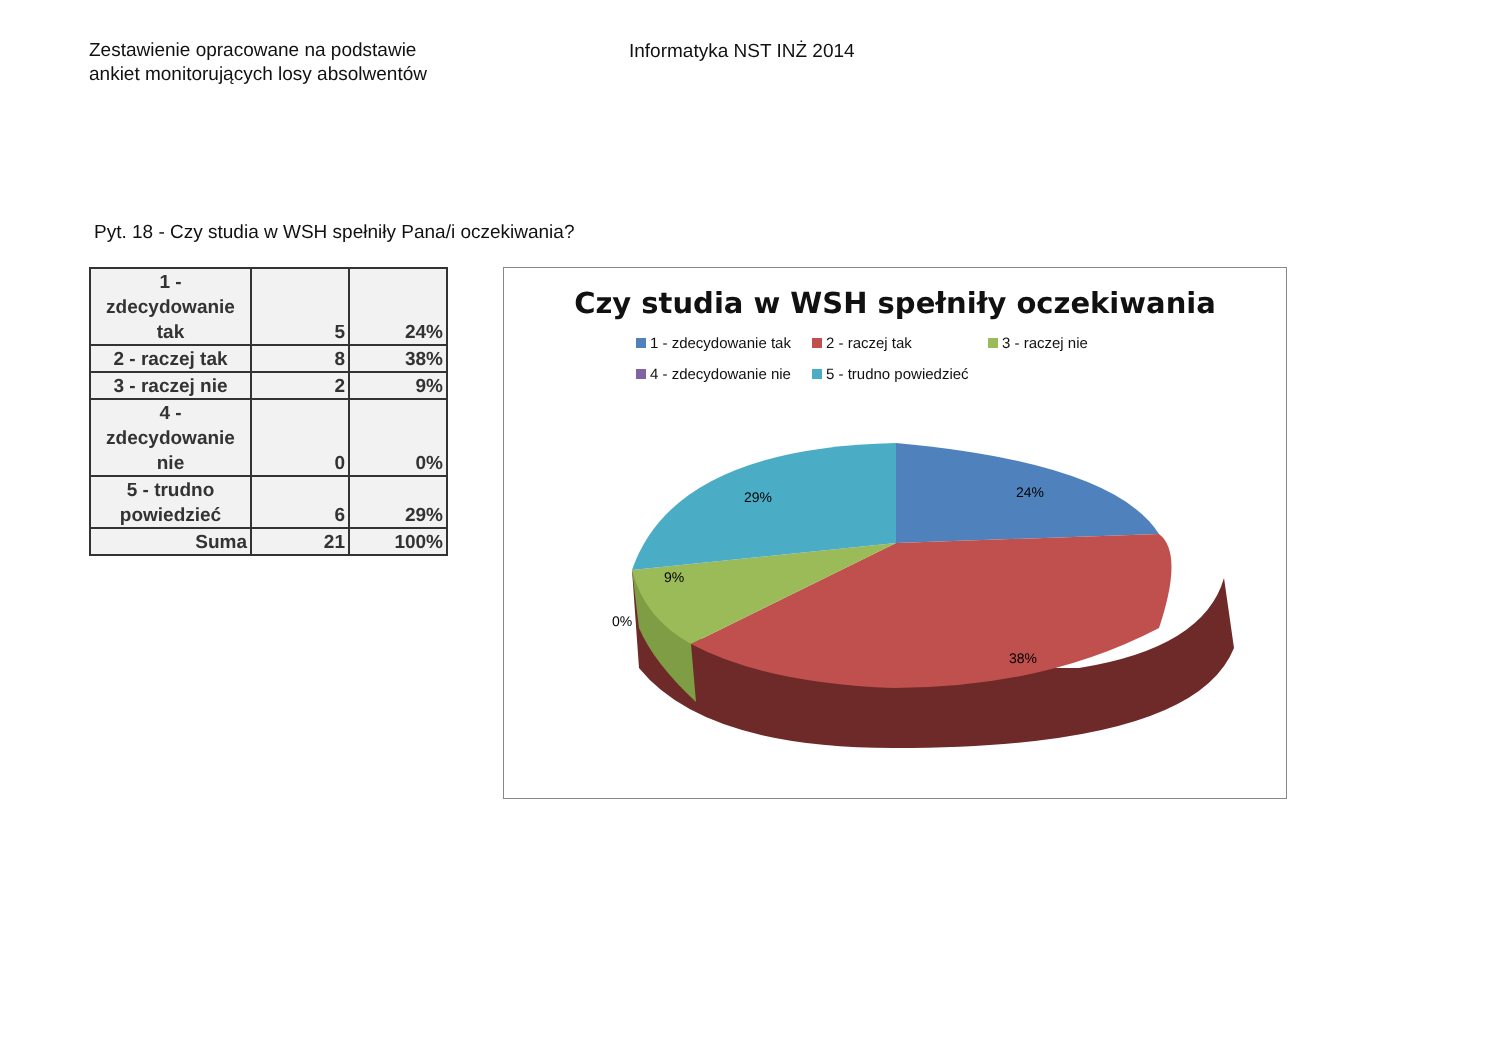Zestawienie opracowane na podstawie
ankiet monitorujących losy absolwentów
Informatyka NST INŻ 2014
Pyt. 18 - Czy studia w WSH spełniły Pana/i oczekiwania?
| 1 - zdecydowanie tak | 5 | 24% |
| 2 - raczej tak | 8 | 38% |
| 3 - raczej nie | 2 | 9% |
| 4 - zdecydowanie nie | 0 | 0% |
| 5 - trudno powiedzieć | 6 | 29% |
| Suma | 21 | 100% |
24%
38%
29%
9%
0%
Czy studia w WSH spełniły oczekiwania
1 - zdecydowanie tak 2 - raczej tak 3 - raczej nie 4 - zdecydowanie nie 5 - trudno powiedzieć